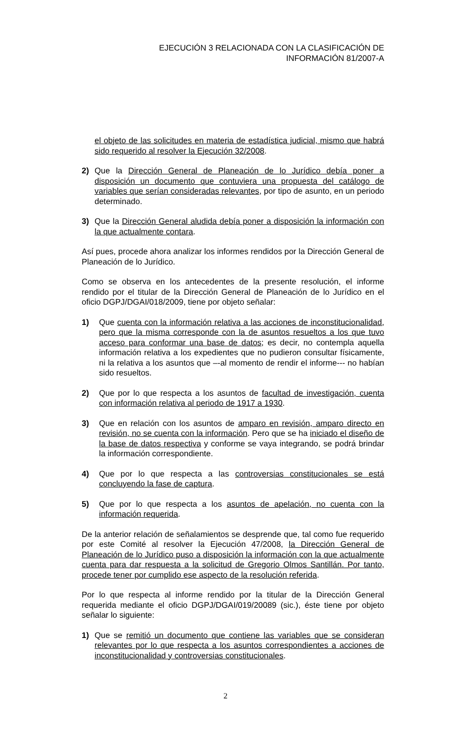EJECUCIÓN 3 RELACIONADA CON LA CLASIFICACIÓN DE
INFORMACIÓN 81/2007-A
el objeto de las solicitudes en materia de estadística judicial, mismo que habrá sido requerido al resolver la Ejecución 32/2008.
2) Que la Dirección General de Planeación de lo Jurídico debía poner a disposición un documento que contuviera una propuesta del catálogo de variables que serían consideradas relevantes, por tipo de asunto, en un periodo determinado.
3) Que la Dirección General aludida debía poner a disposición la información con la que actualmente contara.
Así pues, procede ahora analizar los informes rendidos por la Dirección General de Planeación de lo Jurídico.
Como se observa en los antecedentes de la presente resolución, el informe rendido por el titular de la Dirección General de Planeación de lo Jurídico en el oficio DGPJ/DGAI/018/2009, tiene por objeto señalar:
1) Que cuenta con la información relativa a las acciones de inconstitucionalidad, pero que la misma corresponde con la de asuntos resueltos a los que tuvo acceso para conformar una base de datos; es decir, no contempla aquella información relativa a los expedientes que no pudieron consultar físicamente, ni la relativa a los asuntos que –-al momento de rendir el informe--- no habían sido resueltos.
2) Que por lo que respecta a los asuntos de facultad de investigación, cuenta con información relativa al periodo de 1917 a 1930.
3) Que en relación con los asuntos de amparo en revisión, amparo directo en revisión, no se cuenta con la información. Pero que se ha iniciado el diseño de la base de datos respectiva y conforme se vaya integrando, se podrá brindar la información correspondiente.
4) Que por lo que respecta a las controversias constitucionales se está concluyendo la fase de captura.
5) Que por lo que respecta a los asuntos de apelación, no cuenta con la información requerida.
De la anterior relación de señalamientos se desprende que, tal como fue requerido por este Comité al resolver la Ejecución 47/2008, la Dirección General de Planeación de lo Jurídico puso a disposición la información con la que actualmente cuenta para dar respuesta a la solicitud de Gregorio Olmos Santillán. Por tanto, procede tener por cumplido ese aspecto de la resolución referida.
Por lo que respecta al informe rendido por la titular de la Dirección General requerida mediante el oficio DGPJ/DGAI/019/20089 (sic.), éste tiene por objeto señalar lo siguiente:
1) Que se remitió un documento que contiene las variables que se consideran relevantes por lo que respecta a los asuntos correspondientes a acciones de inconstitucionalidad y controversias constitucionales.
2